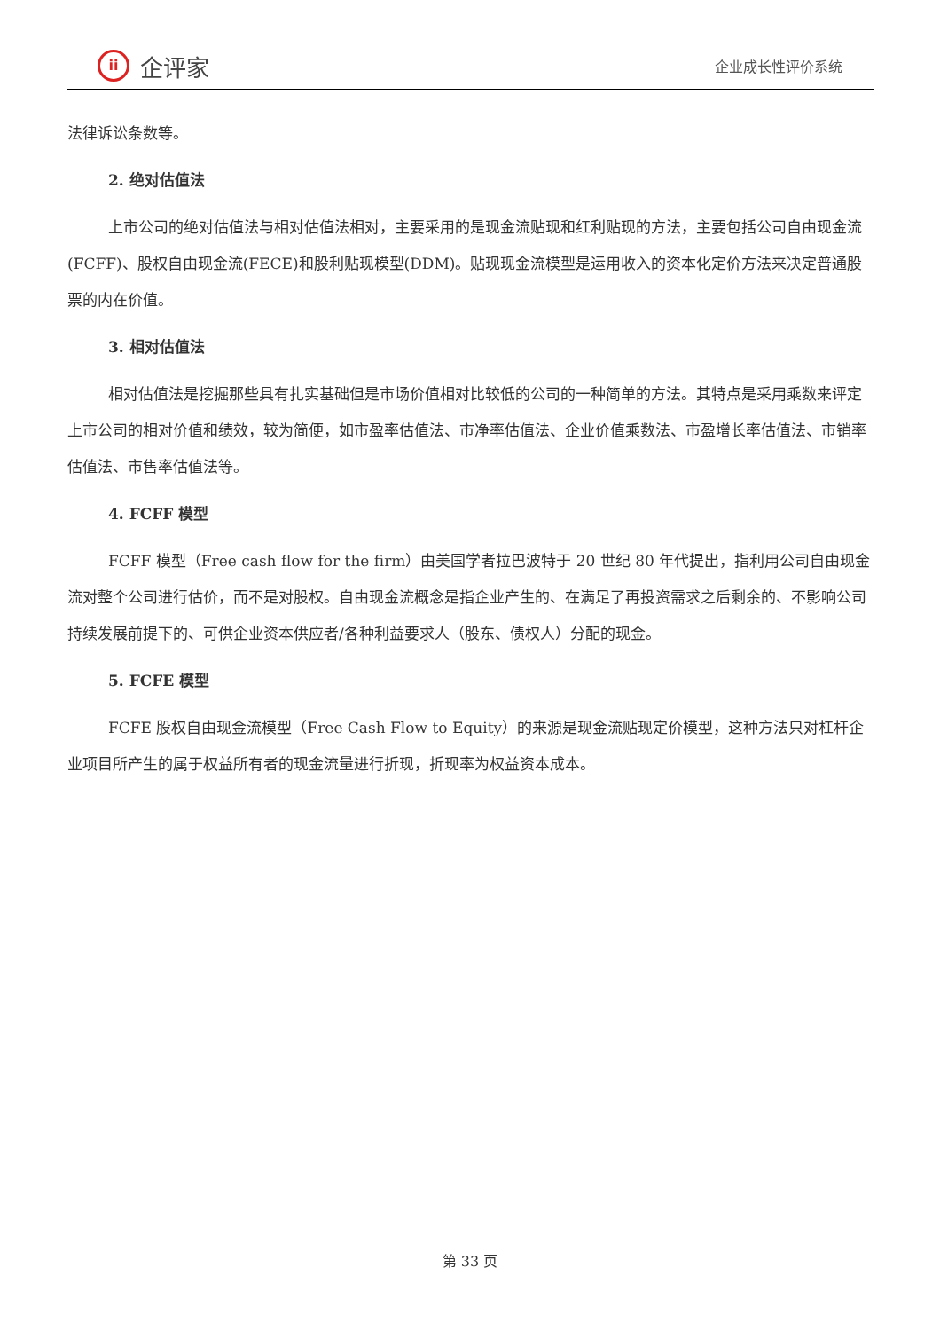ii
企评家
企业成长性评价系统
法律诉讼条数等。
2. 绝对估值法
上市公司的绝对估值法与相对估值法相对，主要采用的是现金流贴现和红利贴现的方法，主要包括公司自由现金流(FCFF)、股权自由现金流(FECE)和股利贴现模型(DDM)。贴现现金流模型是运用收入的资本化定价方法来决定普通股票的内在价值。
3. 相对估值法
相对估值法是挖掘那些具有扎实基础但是市场价值相对比较低的公司的一种简单的方法。其特点是采用乘数来评定上市公司的相对价值和绩效，较为简便，如市盈率估值法、市净率估值法、企业价值乘数法、市盈增长率估值法、市销率估值法、市售率估值法等。
4. FCFF 模型
FCFF 模型（Free cash flow for the firm）由美国学者拉巴波特于 20 世纪 80 年代提出，指利用公司自由现金流对整个公司进行估价，而不是对股权。自由现金流概念是指企业产生的、在满足了再投资需求之后剩余的、不影响公司持续发展前提下的、可供企业资本供应者/各种利益要求人（股东、债权人）分配的现金。
5. FCFE 模型
FCFE 股权自由现金流模型（Free Cash Flow to Equity）的来源是现金流贴现定价模型，这种方法只对杠杆企业项目所产生的属于权益所有者的现金流量进行折现，折现率为权益资本成本。
第 33 页